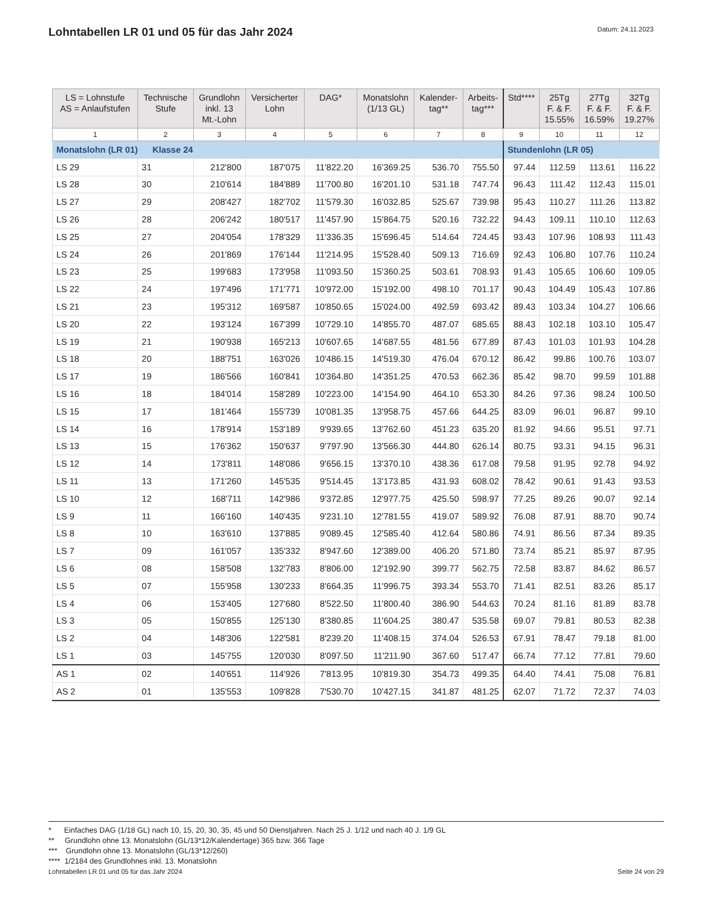Lohntabellen LR 01 und 05 für das Jahr 2024
Datum: 24.11.2023
| LS = Lohnstufe AS = Anlaufstufen | Technische Stufe | Grundlohn inkl. 13 Mt.-Lohn | Versicherter Lohn | DAG* | Monatslohn (1/13 GL) | Kalender- tag** | Arbeits- tag*** | Std**** | 25Tg F. & F. 15.55% | 27Tg F. & F. 16.59% | 32Tg F. & F. 19.27% |
| --- | --- | --- | --- | --- | --- | --- | --- | --- | --- | --- | --- |
| 1 | 2 | 3 | 4 | 5 | 6 | 7 | 8 | 9 | 10 | 11 | 12 |
| Monatslohn (LR 01) Klasse 24 | | | | | | | | Stundenlohn (LR 05) | | | |
| LS 29 | 31 | 212'800 | 187'075 | 11'822.20 | 16'369.25 | 536.70 | 755.50 | 97.44 | 112.59 | 113.61 | 116.22 |
| LS 28 | 30 | 210'614 | 184'889 | 11'700.80 | 16'201.10 | 531.18 | 747.74 | 96.43 | 111.42 | 112.43 | 115.01 |
| LS 27 | 29 | 208'427 | 182'702 | 11'579.30 | 16'032.85 | 525.67 | 739.98 | 95.43 | 110.27 | 111.26 | 113.82 |
| LS 26 | 28 | 206'242 | 180'517 | 11'457.90 | 15'864.75 | 520.16 | 732.22 | 94.43 | 109.11 | 110.10 | 112.63 |
| LS 25 | 27 | 204'054 | 178'329 | 11'336.35 | 15'696.45 | 514.64 | 724.45 | 93.43 | 107.96 | 108.93 | 111.43 |
| LS 24 | 26 | 201'869 | 176'144 | 11'214.95 | 15'528.40 | 509.13 | 716.69 | 92.43 | 106.80 | 107.76 | 110.24 |
| LS 23 | 25 | 199'683 | 173'958 | 11'093.50 | 15'360.25 | 503.61 | 708.93 | 91.43 | 105.65 | 106.60 | 109.05 |
| LS 22 | 24 | 197'496 | 171'771 | 10'972.00 | 15'192.00 | 498.10 | 701.17 | 90.43 | 104.49 | 105.43 | 107.86 |
| LS 21 | 23 | 195'312 | 169'587 | 10'850.65 | 15'024.00 | 492.59 | 693.42 | 89.43 | 103.34 | 104.27 | 106.66 |
| LS 20 | 22 | 193'124 | 167'399 | 10'729.10 | 14'855.70 | 487.07 | 685.65 | 88.43 | 102.18 | 103.10 | 105.47 |
| LS 19 | 21 | 190'938 | 165'213 | 10'607.65 | 14'687.55 | 481.56 | 677.89 | 87.43 | 101.03 | 101.93 | 104.28 |
| LS 18 | 20 | 188'751 | 163'026 | 10'486.15 | 14'519.30 | 476.04 | 670.12 | 86.42 | 99.86 | 100.76 | 103.07 |
| LS 17 | 19 | 186'566 | 160'841 | 10'364.80 | 14'351.25 | 470.53 | 662.36 | 85.42 | 98.70 | 99.59 | 101.88 |
| LS 16 | 18 | 184'014 | 158'289 | 10'223.00 | 14'154.90 | 464.10 | 653.30 | 84.26 | 97.36 | 98.24 | 100.50 |
| LS 15 | 17 | 181'464 | 155'739 | 10'081.35 | 13'958.75 | 457.66 | 644.25 | 83.09 | 96.01 | 96.87 | 99.10 |
| LS 14 | 16 | 178'914 | 153'189 | 9'939.65 | 13'762.60 | 451.23 | 635.20 | 81.92 | 94.66 | 95.51 | 97.71 |
| LS 13 | 15 | 176'362 | 150'637 | 9'797.90 | 13'566.30 | 444.80 | 626.14 | 80.75 | 93.31 | 94.15 | 96.31 |
| LS 12 | 14 | 173'811 | 148'086 | 9'656.15 | 13'370.10 | 438.36 | 617.08 | 79.58 | 91.95 | 92.78 | 94.92 |
| LS 11 | 13 | 171'260 | 145'535 | 9'514.45 | 13'173.85 | 431.93 | 608.02 | 78.42 | 90.61 | 91.43 | 93.53 |
| LS 10 | 12 | 168'711 | 142'986 | 9'372.85 | 12'977.75 | 425.50 | 598.97 | 77.25 | 89.26 | 90.07 | 92.14 |
| LS 9 | 11 | 166'160 | 140'435 | 9'231.10 | 12'781.55 | 419.07 | 589.92 | 76.08 | 87.91 | 88.70 | 90.74 |
| LS 8 | 10 | 163'610 | 137'885 | 9'089.45 | 12'585.40 | 412.64 | 580.86 | 74.91 | 86.56 | 87.34 | 89.35 |
| LS 7 | 09 | 161'057 | 135'332 | 8'947.60 | 12'389.00 | 406.20 | 571.80 | 73.74 | 85.21 | 85.97 | 87.95 |
| LS 6 | 08 | 158'508 | 132'783 | 8'806.00 | 12'192.90 | 399.77 | 562.75 | 72.58 | 83.87 | 84.62 | 86.57 |
| LS 5 | 07 | 155'958 | 130'233 | 8'664.35 | 11'996.75 | 393.34 | 553.70 | 71.41 | 82.51 | 83.26 | 85.17 |
| LS 4 | 06 | 153'405 | 127'680 | 8'522.50 | 11'800.40 | 386.90 | 544.63 | 70.24 | 81.16 | 81.89 | 83.78 |
| LS 3 | 05 | 150'855 | 125'130 | 8'380.85 | 11'604.25 | 380.47 | 535.58 | 69.07 | 79.81 | 80.53 | 82.38 |
| LS 2 | 04 | 148'306 | 122'581 | 8'239.20 | 11'408.15 | 374.04 | 526.53 | 67.91 | 78.47 | 79.18 | 81.00 |
| LS 1 | 03 | 145'755 | 120'030 | 8'097.50 | 11'211.90 | 367.60 | 517.47 | 66.74 | 77.12 | 77.81 | 79.60 |
| AS 1 | 02 | 140'651 | 114'926 | 7'813.95 | 10'819.30 | 354.73 | 499.35 | 64.40 | 74.41 | 75.08 | 76.81 |
| AS 2 | 01 | 135'553 | 109'828 | 7'530.70 | 10'427.15 | 341.87 | 481.25 | 62.07 | 71.72 | 72.37 | 74.03 |
* Einfaches DAG (1/18 GL) nach 10, 15, 20, 30, 35, 45 und 50 Dienstjahren. Nach 25 J. 1/12 und nach 40 J. 1/9 GL
** Grundlohn ohne 13. Monatslohn (GL/13*12/Kalendertage) 365 bzw. 366 Tage
*** Grundlohn ohne 13. Monatslohn (GL/13*12/260)
**** 1/2184 des Grundlohnes inkl. 13. Monatslohn
Lohntabellen LR 01 und 05 für das Jahr 2024 Seite 24 von 29